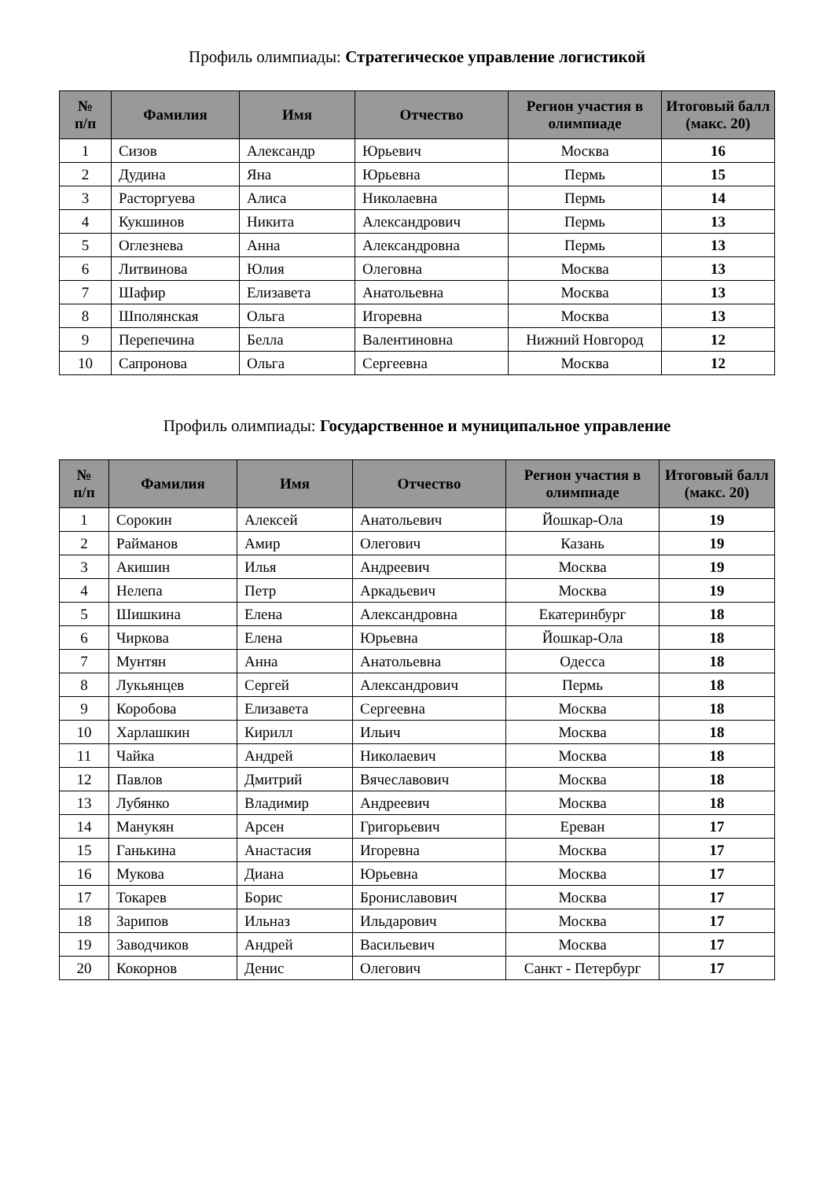Профиль олимпиады: Стратегическое управление логистикой
| № п/п | Фамилия | Имя | Отчество | Регион участия в олимпиаде | Итоговый балл (макс. 20) |
| --- | --- | --- | --- | --- | --- |
| 1 | Сизов | Александр | Юрьевич | Москва | 16 |
| 2 | Дудина | Яна | Юрьевна | Пермь | 15 |
| 3 | Расторгуева | Алиса | Николаевна | Пермь | 14 |
| 4 | Кукшинов | Никита | Александрович | Пермь | 13 |
| 5 | Оглезнева | Анна | Александровна | Пермь | 13 |
| 6 | Литвинова | Юлия | Олеговна | Москва | 13 |
| 7 | Шафир | Елизавета | Анатольевна | Москва | 13 |
| 8 | Шполянская | Ольга | Игоревна | Москва | 13 |
| 9 | Перепечина | Белла | Валентиновна | Нижний Новгород | 12 |
| 10 | Сапронова | Ольга | Сергеевна | Москва | 12 |
Профиль олимпиады: Государственное и муниципальное управление
| № п/п | Фамилия | Имя | Отчество | Регион участия в олимпиаде | Итоговый балл (макс. 20) |
| --- | --- | --- | --- | --- | --- |
| 1 | Сорокин | Алексей | Анатольевич | Йошкар-Ола | 19 |
| 2 | Райманов | Амир | Олегович | Казань | 19 |
| 3 | Акишин | Илья | Андреевич | Москва | 19 |
| 4 | Нелепа | Петр | Аркадьевич | Москва | 19 |
| 5 | Шишкина | Елена | Александровна | Екатеринбург | 18 |
| 6 | Чиркова | Елена | Юрьевна | Йошкар-Ола | 18 |
| 7 | Мунтян | Анна | Анатольевна | Одесса | 18 |
| 8 | Лукьянцев | Сергей | Александрович | Пермь | 18 |
| 9 | Коробова | Елизавета | Сергеевна | Москва | 18 |
| 10 | Харлашкин | Кирилл | Ильич | Москва | 18 |
| 11 | Чайка | Андрей | Николаевич | Москва | 18 |
| 12 | Павлов | Дмитрий | Вячеславович | Москва | 18 |
| 13 | Лубянко | Владимир | Андреевич | Москва | 18 |
| 14 | Манукян | Арсен | Григорьевич | Ереван | 17 |
| 15 | Ганькина | Анастасия | Игоревна | Москва | 17 |
| 16 | Мукова | Диана | Юрьевна | Москва | 17 |
| 17 | Токарев | Борис | Брониславович | Москва | 17 |
| 18 | Зарипов | Ильназ | Ильдарович | Москва | 17 |
| 19 | Заводчиков | Андрей | Васильевич | Москва | 17 |
| 20 | Кокорнов | Денис | Олегович | Санкт - Петербург | 17 |